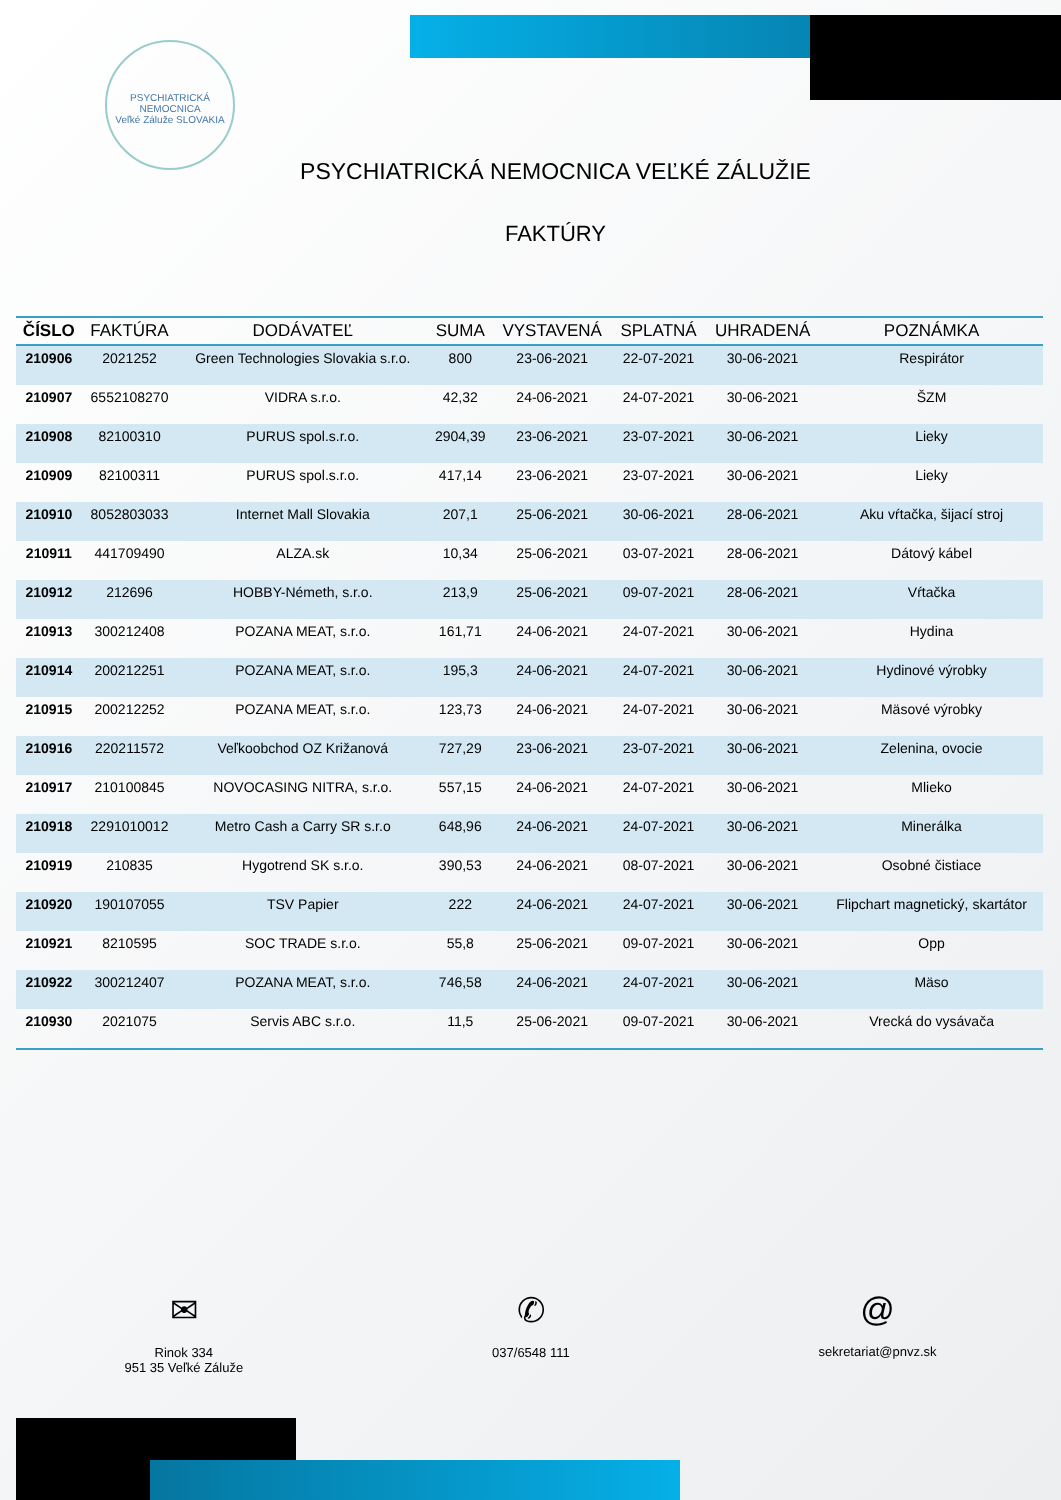PSYCHIATRICKÁ NEMOCNICA
Veľké Záluže SLOVAKIA
PSYCHIATRICKÁ NEMOCNICA VEĽKÉ ZÁLUŽIE
FAKTÚRY
| ČÍSLO | FAKTÚRA | DODÁVATEĽ | SUMA | VYSTAVENÁ | SPLATNÁ | UHRADENÁ | POZNÁMKA |
| --- | --- | --- | --- | --- | --- | --- | --- |
| 210906 | 2021252 | Green Technologies Slovakia s.r.o. | 800 | 23-06-2021 | 22-07-2021 | 30-06-2021 | Respirátor |
| 210907 | 6552108270 | VIDRA s.r.o. | 42,32 | 24-06-2021 | 24-07-2021 | 30-06-2021 | ŠZM |
| 210908 | 82100310 | PURUS spol.s.r.o. | 2904,39 | 23-06-2021 | 23-07-2021 | 30-06-2021 | Lieky |
| 210909 | 82100311 | PURUS spol.s.r.o. | 417,14 | 23-06-2021 | 23-07-2021 | 30-06-2021 | Lieky |
| 210910 | 8052803033 | Internet Mall Slovakia | 207,1 | 25-06-2021 | 30-06-2021 | 28-06-2021 | Aku vŕtačka, šijací stroj |
| 210911 | 441709490 | ALZA.sk | 10,34 | 25-06-2021 | 03-07-2021 | 28-06-2021 | Dátový kábel |
| 210912 | 212696 | HOBBY-Németh, s.r.o. | 213,9 | 25-06-2021 | 09-07-2021 | 28-06-2021 | Vŕtačka |
| 210913 | 300212408 | POZANA MEAT, s.r.o. | 161,71 | 24-06-2021 | 24-07-2021 | 30-06-2021 | Hydina |
| 210914 | 200212251 | POZANA MEAT, s.r.o. | 195,3 | 24-06-2021 | 24-07-2021 | 30-06-2021 | Hydinové výrobky |
| 210915 | 200212252 | POZANA MEAT, s.r.o. | 123,73 | 24-06-2021 | 24-07-2021 | 30-06-2021 | Mäsové výrobky |
| 210916 | 220211572 | Veľkoobchod OZ Križanová | 727,29 | 23-06-2021 | 23-07-2021 | 30-06-2021 | Zelenina, ovocie |
| 210917 | 210100845 | NOVOCASING NITRA, s.r.o. | 557,15 | 24-06-2021 | 24-07-2021 | 30-06-2021 | Mlieko |
| 210918 | 2291010012 | Metro Cash a Carry SR s.r.o | 648,96 | 24-06-2021 | 24-07-2021 | 30-06-2021 | Minerálka |
| 210919 | 210835 | Hygotrend SK s.r.o. | 390,53 | 24-06-2021 | 08-07-2021 | 30-06-2021 | Osobné čistiace |
| 210920 | 190107055 | TSV Papier | 222 | 24-06-2021 | 24-07-2021 | 30-06-2021 | Flipchart magnetický, skartátor |
| 210921 | 8210595 | SOC TRADE s.r.o. | 55,8 | 25-06-2021 | 09-07-2021 | 30-06-2021 | Opp |
| 210922 | 300212407 | POZANA MEAT, s.r.o. | 746,58 | 24-06-2021 | 24-07-2021 | 30-06-2021 | Mäso |
| 210930 | 2021075 | Servis ABC s.r.o. | 11,5 | 25-06-2021 | 09-07-2021 | 30-06-2021 | Vrecká do vysávača |
✉
Rinok 334
951 35 Veľké Záluže
✆
037/6548 111
@
sekretariat@pnvz.sk